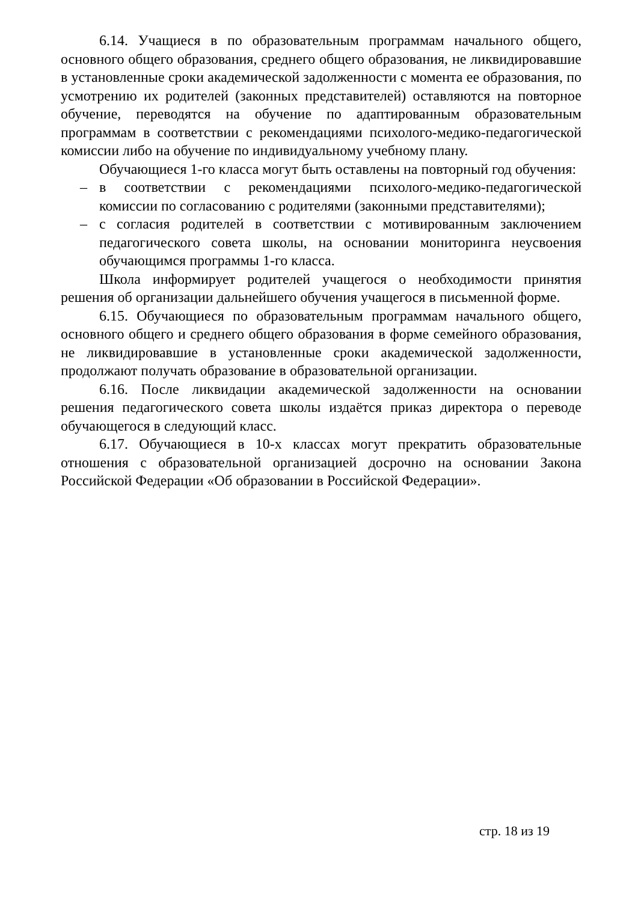6.14. Учащиеся в по образовательным программам начального общего, основного общего образования, среднего общего образования, не ликвидировавшие в установленные сроки академической задолженности с момента ее образования, по усмотрению их родителей (законных представителей) оставляются на повторное обучение, переводятся на обучение по адаптированным образовательным программам в соответствии с рекомендациями психолого-медико-педагогической комиссии либо на обучение по индивидуальному учебному плану.
Обучающиеся 1-го класса могут быть оставлены на повторный год обучения:
– в соответствии с рекомендациями психолого-медико-педагогической комиссии по согласованию с родителями (законными представителями);
– с согласия родителей в соответствии с мотивированным заключением педагогического совета школы, на основании мониторинга неусвоения обучающимся программы 1-го класса.
Школа информирует родителей учащегося о необходимости принятия решения об организации дальнейшего обучения учащегося в письменной форме.
6.15. Обучающиеся по образовательным программам начального общего, основного общего и среднего общего образования в форме семейного образования, не ликвидировавшие в установленные сроки академической задолженности, продолжают получать образование в образовательной организации.
6.16. После ликвидации академической задолженности на основании решения педагогического совета школы издаётся приказ директора о переводе обучающегося в следующий класс.
6.17. Обучающиеся в 10-х классах могут прекратить образовательные отношения с образовательной организацией досрочно на основании Закона Российской Федерации «Об образовании в Российской Федерации».
стр. 18 из 19